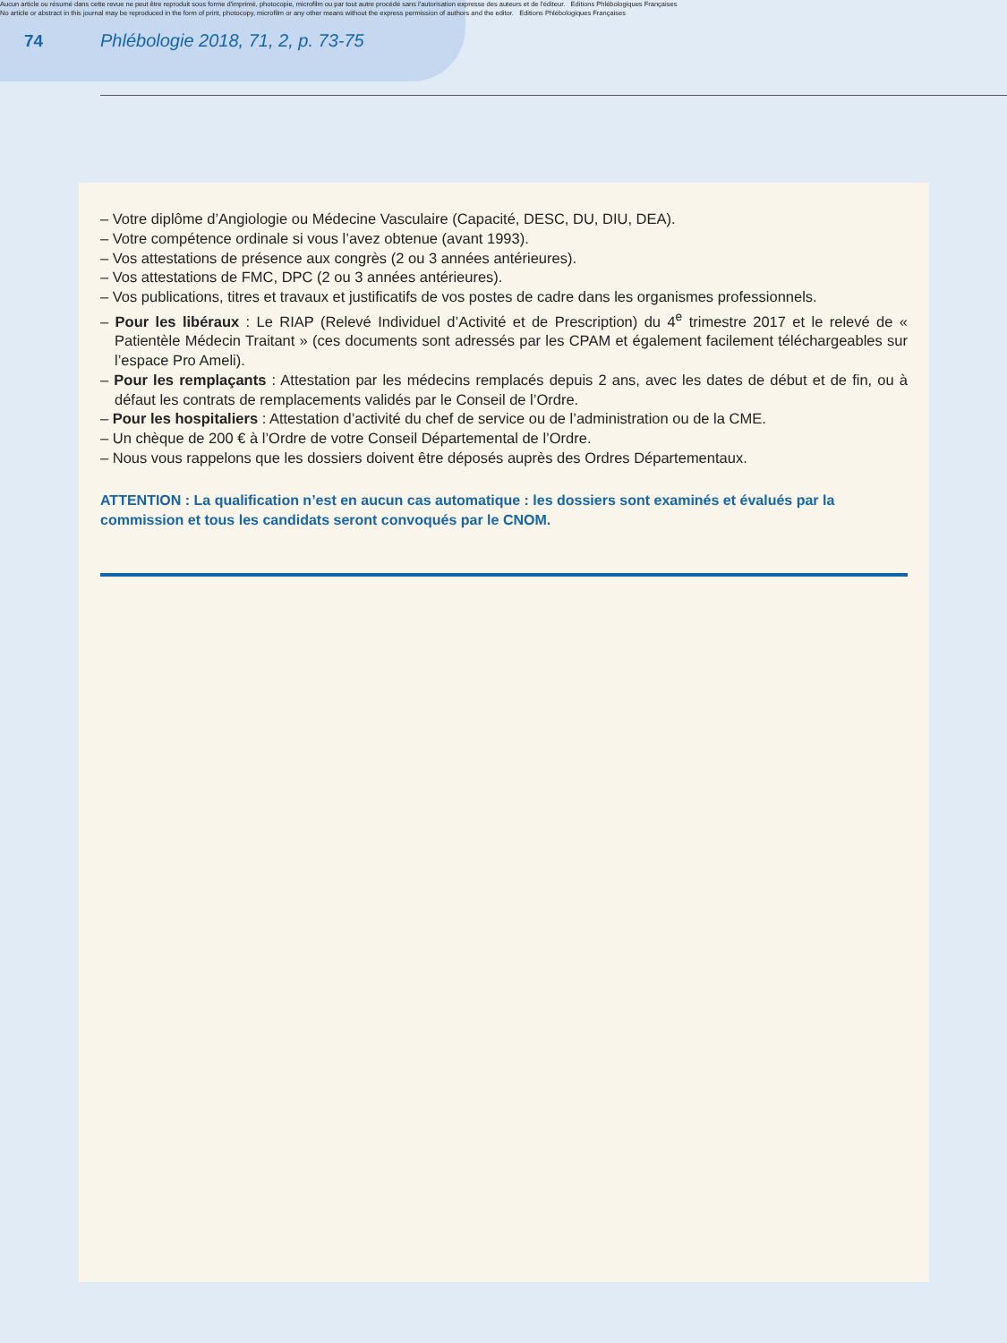Aucun article ou résumé dans cette revue ne peut être reproduit sous forme d'imprimé, photocopie, microfilm ou par tout autre procédé sans l'autorisation expresse des auteurs et de l'éditeur. Editions Phlébologiques Françaises
No article or abstract in this journal may be reproduced in the form of print, photocopy, microfilm or any other means without the express permission of authors and the editor. Editions Phlébologiques Françaises
74 Phlébologie 2018, 71, 2, p. 73-75
– Votre diplôme d’Angiologie ou Médecine Vasculaire (Capacité, DESC, DU, DIU, DEA).
– Votre compétence ordinale si vous l’avez obtenue (avant 1993).
– Vos attestations de présence aux congrès (2 ou 3 années antérieures).
– Vos attestations de FMC, DPC (2 ou 3 années antérieures).
– Vos publications, titres et travaux et justificatifs de vos postes de cadre dans les organismes professionnels.
– Pour les libéraux : Le RIAP (Relevé Individuel d’Activité et de Prescription) du 4<sup>e</sup> trimestre 2017 et le relevé de « Patientèle Médecin Traitant » (ces documents sont adressés par les CPAM et également facilement téléchargeables sur l’espace Pro Ameli).
– Pour les remplaçants : Attestation par les médecins remplacés depuis 2 ans, avec les dates de début et de fin, ou à défaut les contrats de remplacements validés par le Conseil de l’Ordre.
– Pour les hospitaliers : Attestation d’activité du chef de service ou de l’administration ou de la CME.
– Un chèque de 200 € à l’Ordre de votre Conseil Départemental de l’Ordre.
– Nous vous rappelons que les dossiers doivent être déposés auprès des Ordres Départementaux.
ATTENTION : La qualification n’est en aucun cas automatique : les dossiers sont examinés et évalués par la commission et tous les candidats seront convoqués par le CNOM.